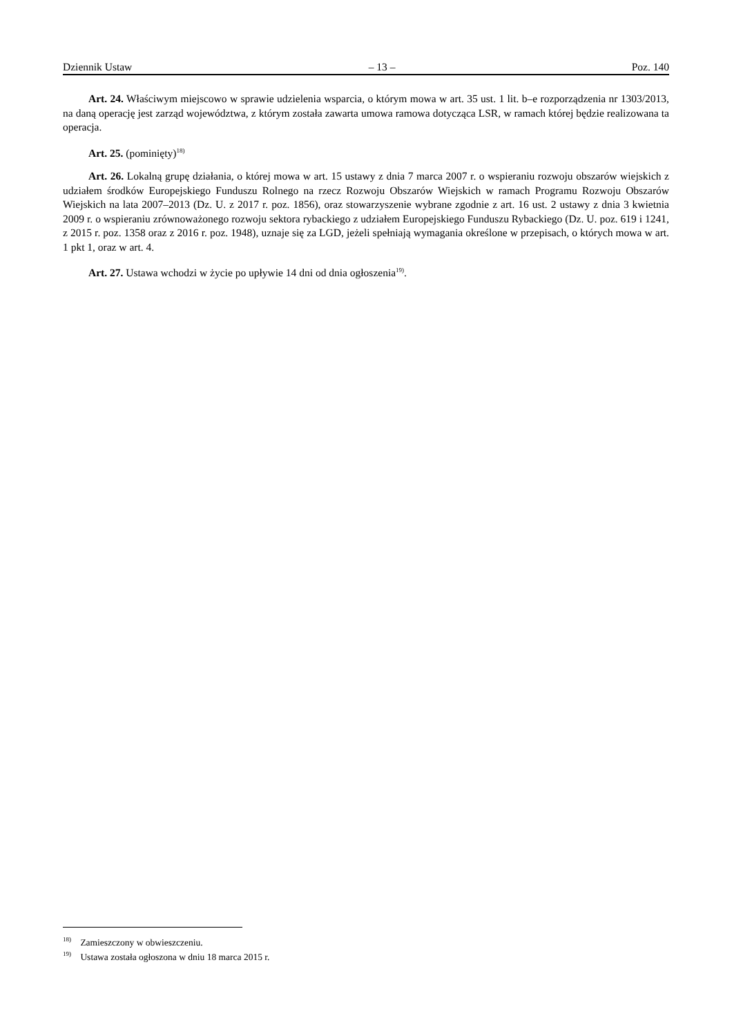Dziennik Ustaw – 13 – Poz. 140
Art. 24. Właściwym miejscowo w sprawie udzielenia wsparcia, o którym mowa w art. 35 ust. 1 lit. b–e rozporządzenia nr 1303/2013, na daną operację jest zarząd województwa, z którym została zawarta umowa ramowa dotycząca LSR, w ramach której będzie realizowana ta operacja.
Art. 25. (pominięty)<sup>18)</sup>
Art. 26. Lokalną grupę działania, o której mowa w art. 15 ustawy z dnia 7 marca 2007 r. o wspieraniu rozwoju obszarów wiejskich z udziałem środków Europejskiego Funduszu Rolnego na rzecz Rozwoju Obszarów Wiejskich w ramach Programu Rozwoju Obszarów Wiejskich na lata 2007–2013 (Dz. U. z 2017 r. poz. 1856), oraz stowarzyszenie wybrane zgodnie z art. 16 ust. 2 ustawy z dnia 3 kwietnia 2009 r. o wspieraniu zrównoważonego rozwoju sektora rybackiego z udziałem Europejskiego Funduszu Rybackiego (Dz. U. poz. 619 i 1241, z 2015 r. poz. 1358 oraz z 2016 r. poz. 1948), uznaje się za LGD, jeżeli spełniają wymagania określone w przepisach, o których mowa w art. 1 pkt 1, oraz w art. 4.
Art. 27. Ustawa wchodzi w życie po upływie 14 dni od dnia ogłoszenia<sup>19)</sup>.
<sup>18)</sup> Zamieszczony w obwieszczeniu.
<sup>19)</sup> Ustawa została ogłoszona w dniu 18 marca 2015 r.